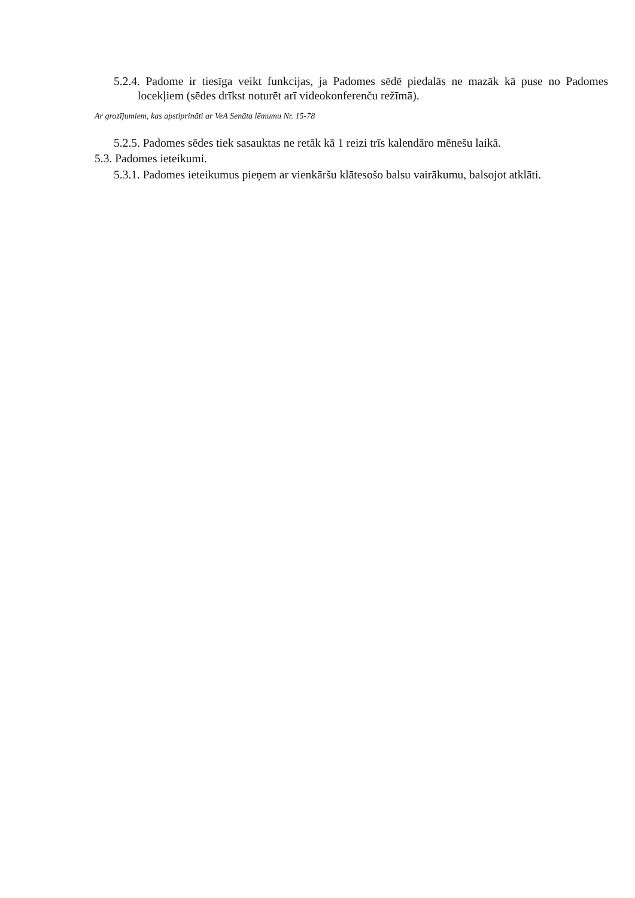5.2.4. Padome ir tiesīga veikt funkcijas, ja Padomes sēdē piedalās ne mazāk kā puse no Padomes locekļiem (sēdes drīkst noturēt arī videokonferenču režīmā).
Ar grozījumiem, kas apstiprināti ar VeA Senāta lēmumu Nr. 15-78
5.2.5. Padomes sēdes tiek sasauktas ne retāk kā 1 reizi trīs kalendāro mēnešu laikā.
5.3. Padomes ieteikumi.
5.3.1. Padomes ieteikumus pieņem ar vienkāršu klātesošo balsu vairākumu, balsojot atklāti.